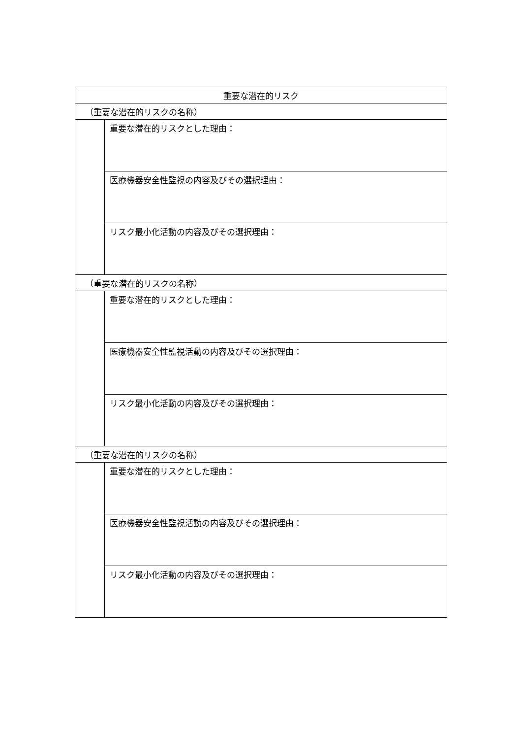| 重要な潜在的リスク | |
| --- | --- |
| （重要な潜在的リスクの名称） | |
| | 重要な潜在的リスクとした理由： |
| | 医療機器安全性監視の内容及びその選択理由： |
| | リスク最小化活動の内容及びその選択理由： |
| （重要な潜在的リスクの名称） | |
| | 重要な潜在的リスクとした理由： |
| | 医療機器安全性監視活動の内容及びその選択理由： |
| | リスク最小化活動の内容及びその選択理由： |
| （重要な潜在的リスクの名称） | |
| | 重要な潜在的リスクとした理由： |
| | 医療機器安全性監視活動の内容及びその選択理由： |
| | リスク最小化活動の内容及びその選択理由： |